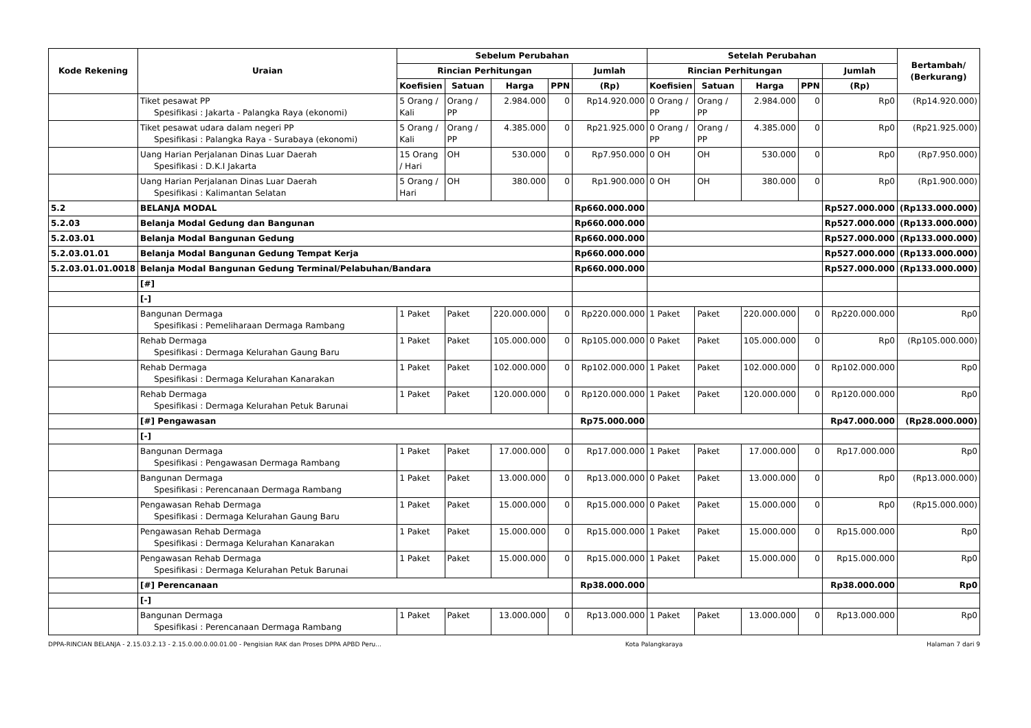| Kode Rekening | Uraian | Sebelum Perubahan | | | | | Setelah Perubahan | | | | | Bertambah/ (Berkurang) |
| --- | --- | --- | --- | --- | --- | --- | --- | --- | --- | --- | --- | --- |
| | | Rincian Perhitungan | | | | Jumlah | Rincian Perhitungan | | | | Jumlah | |
| | | Koefisien | Satuan | Harga | PPN | (Rp) | Koefisien | Satuan | Harga | PPN | (Rp) | |
| | Tiket pesawat PP Spesifikasi : Jakarta - Palangka Raya (ekonomi) | 5 Orang / Kali | Orang / PP | 2.984.000 | 0 | Rp14.920.000 | 0 Orang / PP | Orang / PP | 2.984.000 | 0 | Rp0 | (Rp14.920.000) |
| | Tiket pesawat udara dalam negeri PP Spesifikasi : Palangka Raya - Surabaya (ekonomi) | 5 Orang / Kali | Orang / PP | 4.385.000 | 0 | Rp21.925.000 | 0 Orang / PP | Orang / PP | 4.385.000 | 0 | Rp0 | (Rp21.925.000) |
| | Uang Harian Perjalanan Dinas Luar Daerah Spesifikasi : D.K.I Jakarta | 15 Orang / Hari | OH | 530.000 | 0 | Rp7.950.000 | 0 OH | OH | 530.000 | 0 | Rp0 | (Rp7.950.000) |
| | Uang Harian Perjalanan Dinas Luar Daerah Spesifikasi : Kalimantan Selatan | 5 Orang / Hari | OH | 380.000 | 0 | Rp1.900.000 | 0 OH | OH | 380.000 | 0 | Rp0 | (Rp1.900.000) |
| 5.2 | BELANJA MODAL | | | | | Rp660.000.000 | | | | | Rp527.000.000 | (Rp133.000.000) |
| 5.2.03 | Belanja Modal Gedung dan Bangunan | | | | | Rp660.000.000 | | | | | Rp527.000.000 | (Rp133.000.000) |
| 5.2.03.01 | Belanja Modal Bangunan Gedung | | | | | Rp660.000.000 | | | | | Rp527.000.000 | (Rp133.000.000) |
| 5.2.03.01.01 | Belanja Modal Bangunan Gedung Tempat Kerja | | | | | Rp660.000.000 | | | | | Rp527.000.000 | (Rp133.000.000) |
| 5.2.03.01.01.0018 | Belanja Modal Bangunan Gedung Terminal/Pelabuhan/Bandara | | | | | Rp660.000.000 | | | | | Rp527.000.000 | (Rp133.000.000) |
| | [#] | | | | | | | | | | | |
| | [-] | | | | | | | | | | | |
| | Bangunan Dermaga Spesifikasi : Pemeliharaan Dermaga Rambang | 1 Paket | Paket | 220.000.000 | 0 | Rp220.000.000 | 1 Paket | Paket | 220.000.000 | 0 | Rp220.000.000 | Rp0 |
| | Rehab Dermaga Spesifikasi : Dermaga Kelurahan Gaung Baru | 1 Paket | Paket | 105.000.000 | 0 | Rp105.000.000 | 0 Paket | Paket | 105.000.000 | 0 | Rp0 | (Rp105.000.000) |
| | Rehab Dermaga Spesifikasi : Dermaga Kelurahan Kanarakan | 1 Paket | Paket | 102.000.000 | 0 | Rp102.000.000 | 1 Paket | Paket | 102.000.000 | 0 | Rp102.000.000 | Rp0 |
| | Rehab Dermaga Spesifikasi : Dermaga Kelurahan Petuk Barunai | 1 Paket | Paket | 120.000.000 | 0 | Rp120.000.000 | 1 Paket | Paket | 120.000.000 | 0 | Rp120.000.000 | Rp0 |
| | [#] Pengawasan | | | | | Rp75.000.000 | | | | | Rp47.000.000 | (Rp28.000.000) |
| | [-] | | | | | | | | | | | |
| | Bangunan Dermaga Spesifikasi : Pengawasan Dermaga Rambang | 1 Paket | Paket | 17.000.000 | 0 | Rp17.000.000 | 1 Paket | Paket | 17.000.000 | 0 | Rp17.000.000 | Rp0 |
| | Bangunan Dermaga Spesifikasi : Perencanaan Dermaga Rambang | 1 Paket | Paket | 13.000.000 | 0 | Rp13.000.000 | 0 Paket | Paket | 13.000.000 | 0 | Rp0 | (Rp13.000.000) |
| | Pengawasan Rehab Dermaga Spesifikasi : Dermaga Kelurahan Gaung Baru | 1 Paket | Paket | 15.000.000 | 0 | Rp15.000.000 | 0 Paket | Paket | 15.000.000 | 0 | Rp0 | (Rp15.000.000) |
| | Pengawasan Rehab Dermaga Spesifikasi : Dermaga Kelurahan Kanarakan | 1 Paket | Paket | 15.000.000 | 0 | Rp15.000.000 | 1 Paket | Paket | 15.000.000 | 0 | Rp15.000.000 | Rp0 |
| | Pengawasan Rehab Dermaga Spesifikasi : Dermaga Kelurahan Petuk Barunai | 1 Paket | Paket | 15.000.000 | 0 | Rp15.000.000 | 1 Paket | Paket | 15.000.000 | 0 | Rp15.000.000 | Rp0 |
| | [#] Perencanaan | | | | | Rp38.000.000 | | | | | Rp38.000.000 | Rp0 |
| | [-] | | | | | | | | | | | |
| | Bangunan Dermaga Spesifikasi : Perencanaan Dermaga Rambang | 1 Paket | Paket | 13.000.000 | 0 | Rp13.000.000 | 1 Paket | Paket | 13.000.000 | 0 | Rp13.000.000 | Rp0 |
DPPA-RINCIAN BELANJA - 2.15.03.2.13 - 2.15.0.00.0.00.01.00 - Pengisian RAK dan Proses DPPA APBD Peru... Kota Palangkaraya Halaman 7 dari 9